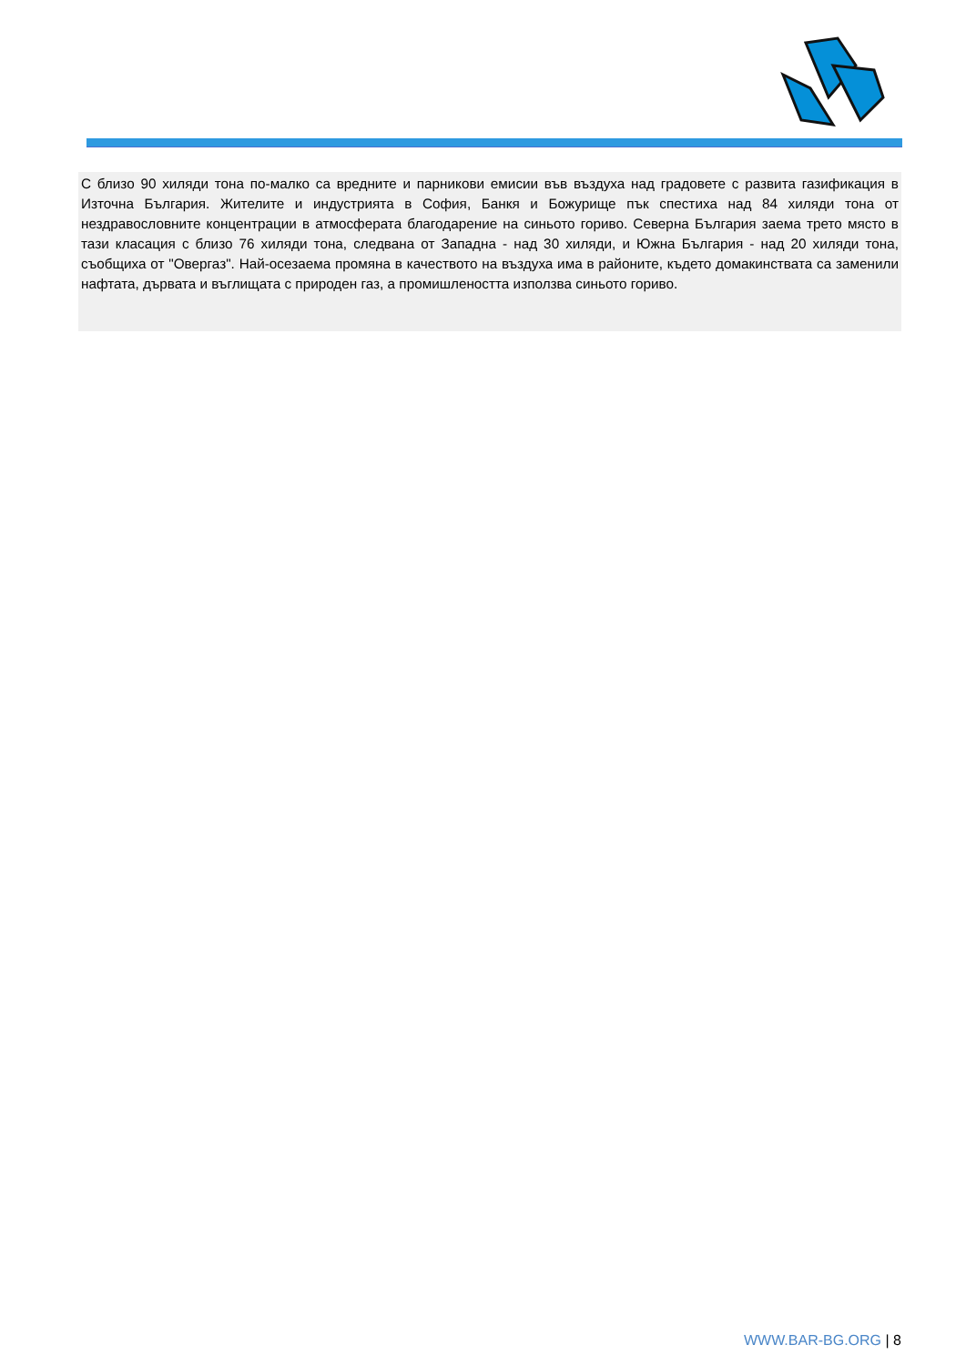С близо 90 хиляди тона по-малко са вредните и парникови емисии във въздуха над градовете с развита газификация в Източна България. Жителите и индустрията в София, Банкя и Божурище пък спестиха над 84 хиляди тона от нездравословните концентрации в атмосферата благодарение на синьото гориво. Северна България заема трето място в тази класация с близо 76 хиляди тона, следвана от Западна - над 30 хиляди, и Южна България - над 20 хиляди тона, съобщиха от "Овергаз". Най-осезаема промяна в качеството на въздуха има в районите, където домакинствата са заменили нафтата, дървата и въглищата с природен газ, а промишлеността използва синьото гориво.
WWW.BAR-BG.ORG | 8